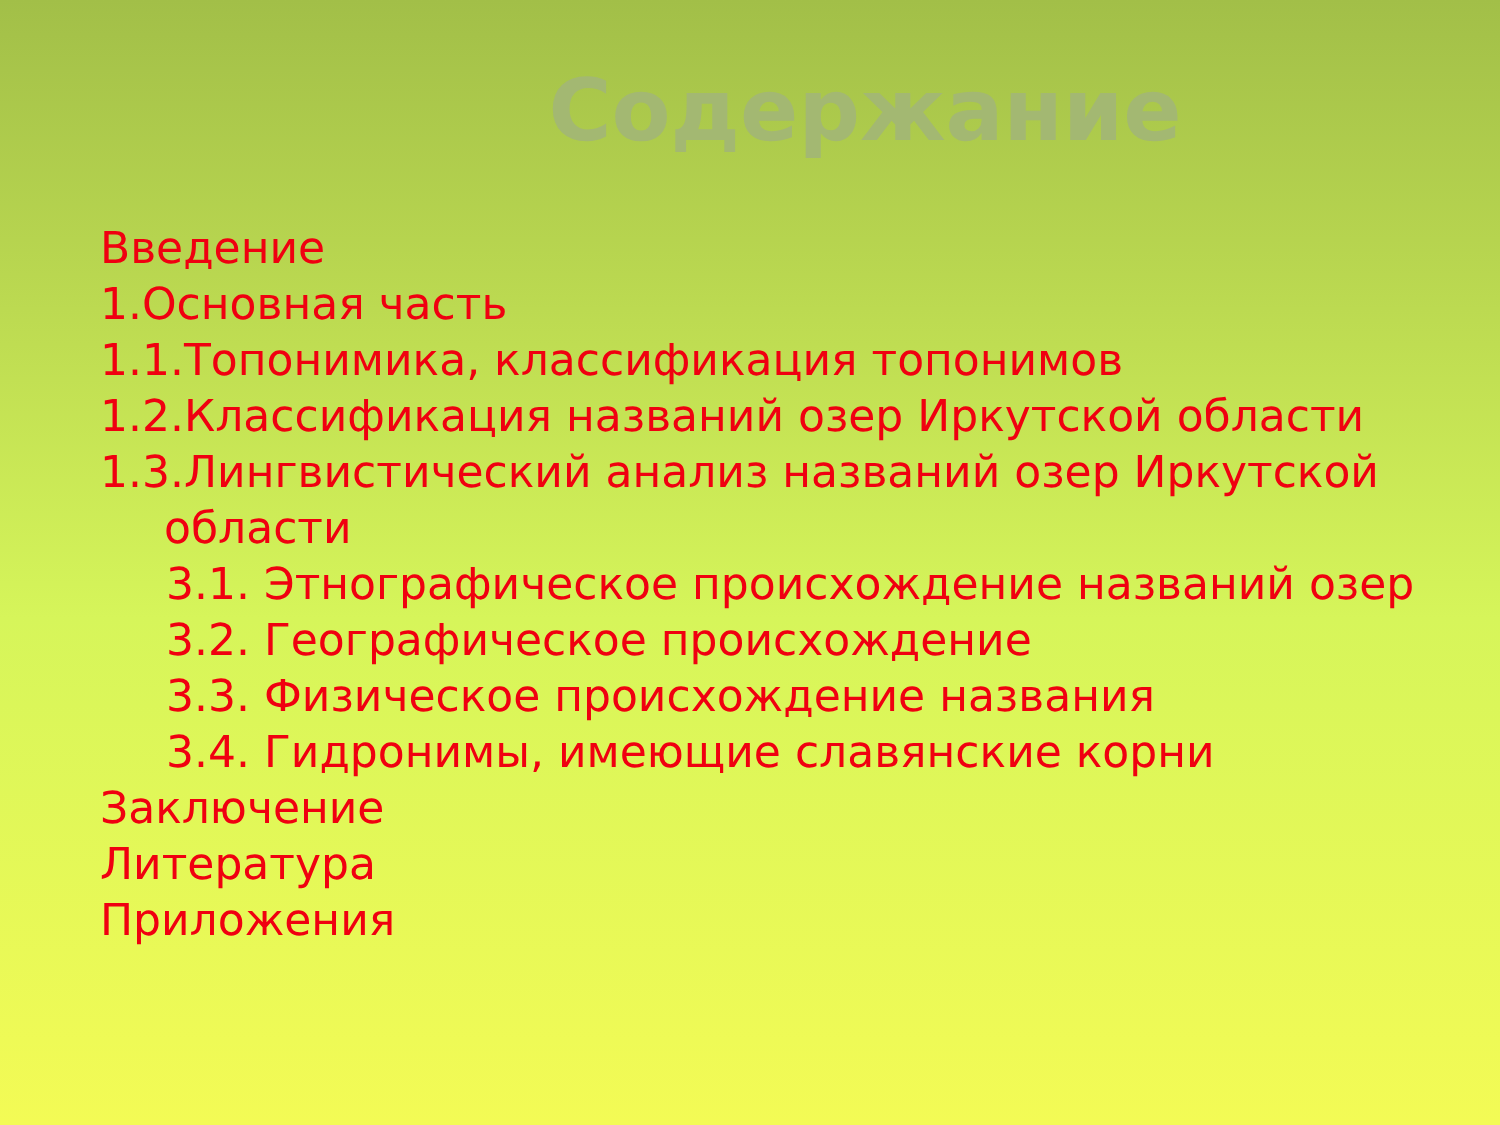Содержание
Введение
1.Основная часть
1.1.Топонимика, классификация топонимов
1.2.Классификация названий озер Иркутской области
1.3.Лингвистический анализ названий озер Иркутской области
3.1. Этнографическое происхождение названий озер
3.2. Географическое происхождение
3.3. Физическое происхождение названия
3.4. Гидронимы, имеющие славянские корни
Заключение
Литература
Приложения